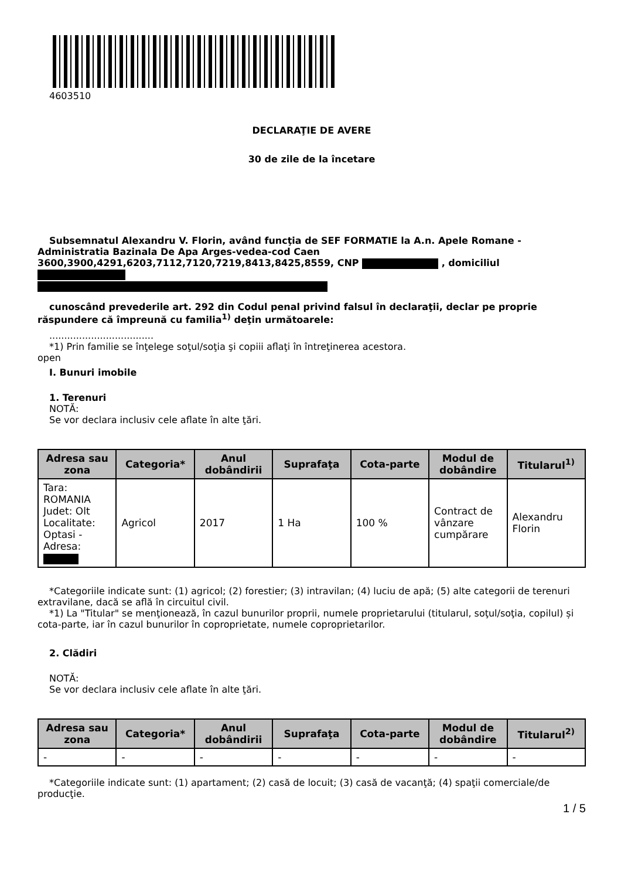4603510
DECLARAŢIE DE AVERE
30 de zile de la încetare
Subsemnatul Alexandru V. Florin, având funcţia de SEF FORMATIE la A.n. Apele Romane - Administratia Bazinala De Apa Arges-vedea-cod Caen 3600,3900,4291,6203,7112,7120,7219,8413,8425,8559, CNP , domiciliul
cunoscând prevederile art. 292 din Codul penal privind falsul în declaraţii, declar pe proprie răspundere că împreună cu familia<sup>1)</sup> deţin următoarele:
...................................
*1) Prin familie se înţelege soţul/soţia şi copiii aflaţi în întreţinerea acestora.
open
I. Bunuri imobile
1. Terenuri
NOTĂ:
Se vor declara inclusiv cele aflate în alte ţări.
| Adresa sau zona | Categoria* | Anul dobândirii | Suprafaţa | Cota-parte | Modul de dobândire | Titularul<sup>1)</sup> |
| --- | --- | --- | --- | --- | --- | --- |
| Tara: ROMANIA Judet: Olt Localitate: Optasi - Adresa: | Agricol | 2017 | 1 Ha | 100 % | Contract de vânzare cumpărare | Alexandru Florin |
*Categoriile indicate sunt: (1) agricol; (2) forestier; (3) intravilan; (4) luciu de apă; (5) alte categorii de terenuri extravilane, dacă se află în circuitul civil.
*1) La "Titular" se menţionează, în cazul bunurilor proprii, numele proprietarului (titularul, soţul/soţia, copilul) și cota-parte, iar în cazul bunurilor în coproprietate, numele coproprietarilor.
2. Clădiri
NOTĂ:
Se vor declara inclusiv cele aflate în alte ţări.
| Adresa sau zona | Categoria* | Anul dobândirii | Suprafaţa | Cota-parte | Modul de dobândire | Titularul<sup>2)</sup> |
| --- | --- | --- | --- | --- | --- | --- |
| - | - | - | - | - | - | - |
*Categoriile indicate sunt: (1) apartament; (2) casă de locuit; (3) casă de vacanţă; (4) spaţii comerciale/de producţie.
1 / 5